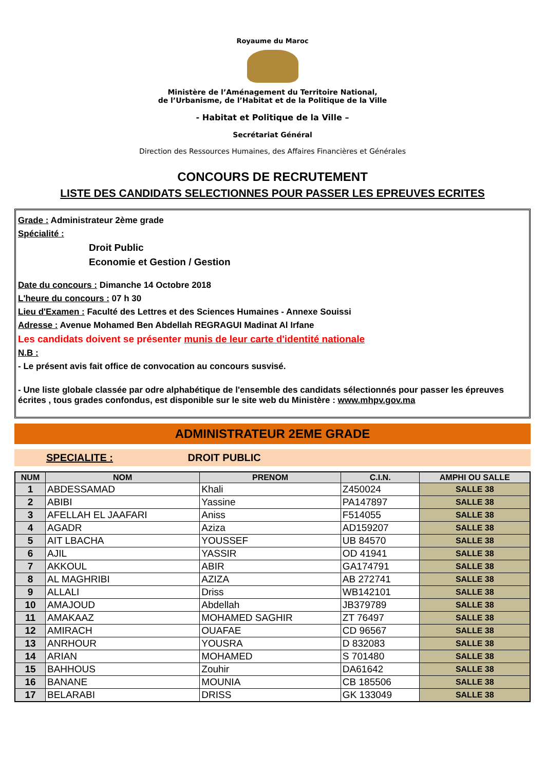Royaume du Maroc
Ministère de l’Aménagement du Territoire National,
de l’Urbanisme, de l’Habitat et de la Politique de la Ville
- Habitat et Politique de la Ville –
Secrétariat Général
Direction des Ressources Humaines, des Affaires Financières et Générales
CONCOURS DE RECRUTEMENT
LISTE DES CANDIDATS SELECTIONNES POUR PASSER LES EPREUVES ECRITES
Grade : Administrateur 2ème grade
Spécialité :
Droit Public
Economie et Gestion / Gestion
Date du concours : Dimanche 14 Octobre 2018
L'heure du concours : 07 h 30
Lieu d'Examen : Faculté des Lettres et des Sciences Humaines - Annexe Souissi
Adresse : Avenue Mohamed Ben Abdellah REGRAGUI Madinat Al Irfane
Les candidats doivent se présenter munis de leur carte d'identité nationale
N.B :
- Le présent avis fait office de convocation au concours susvisé.
- Une liste globale classée par odre alphabétique de l'ensemble des candidats sélectionnés pour passer les épreuves écrites , tous grades confondus, est disponible sur le site web du Ministère : www.mhpv.gov.ma
ADMINISTRATEUR 2EME GRADE
SPECIALITE : DROIT PUBLIC
| NUM | NOM | PRENOM | C.I.N. | AMPHI OU SALLE |
| --- | --- | --- | --- | --- |
| 1 | ABDESSAMAD | Khali | Z450024 | SALLE 38 |
| 2 | ABIBI | Yassine | PA147897 | SALLE 38 |
| 3 | AFELLAH EL JAAFARI | Aniss | F514055 | SALLE 38 |
| 4 | AGADR | Aziza | AD159207 | SALLE 38 |
| 5 | AIT LBACHA | YOUSSEF | UB 84570 | SALLE 38 |
| 6 | AJIL | YASSIR | OD 41941 | SALLE 38 |
| 7 | AKKOUL | ABIR | GA174791 | SALLE 38 |
| 8 | AL MAGHRIBI | AZIZA | AB 272741 | SALLE 38 |
| 9 | ALLALI | Driss | WB142101 | SALLE 38 |
| 10 | AMAJOUD | Abdellah | JB379789 | SALLE 38 |
| 11 | AMAKAAZ | MOHAMED SAGHIR | ZT 76497 | SALLE 38 |
| 12 | AMIRACH | OUAFAE | CD 96567 | SALLE 38 |
| 13 | ANRHOUR | YOUSRA | D 832083 | SALLE 38 |
| 14 | ARIAN | MOHAMED | S 701480 | SALLE 38 |
| 15 | BAHHOUS | Zouhir | DA61642 | SALLE 38 |
| 16 | BANANE | MOUNIA | CB 185506 | SALLE 38 |
| 17 | BELARABI | DRISS | GK 133049 | SALLE 38 |